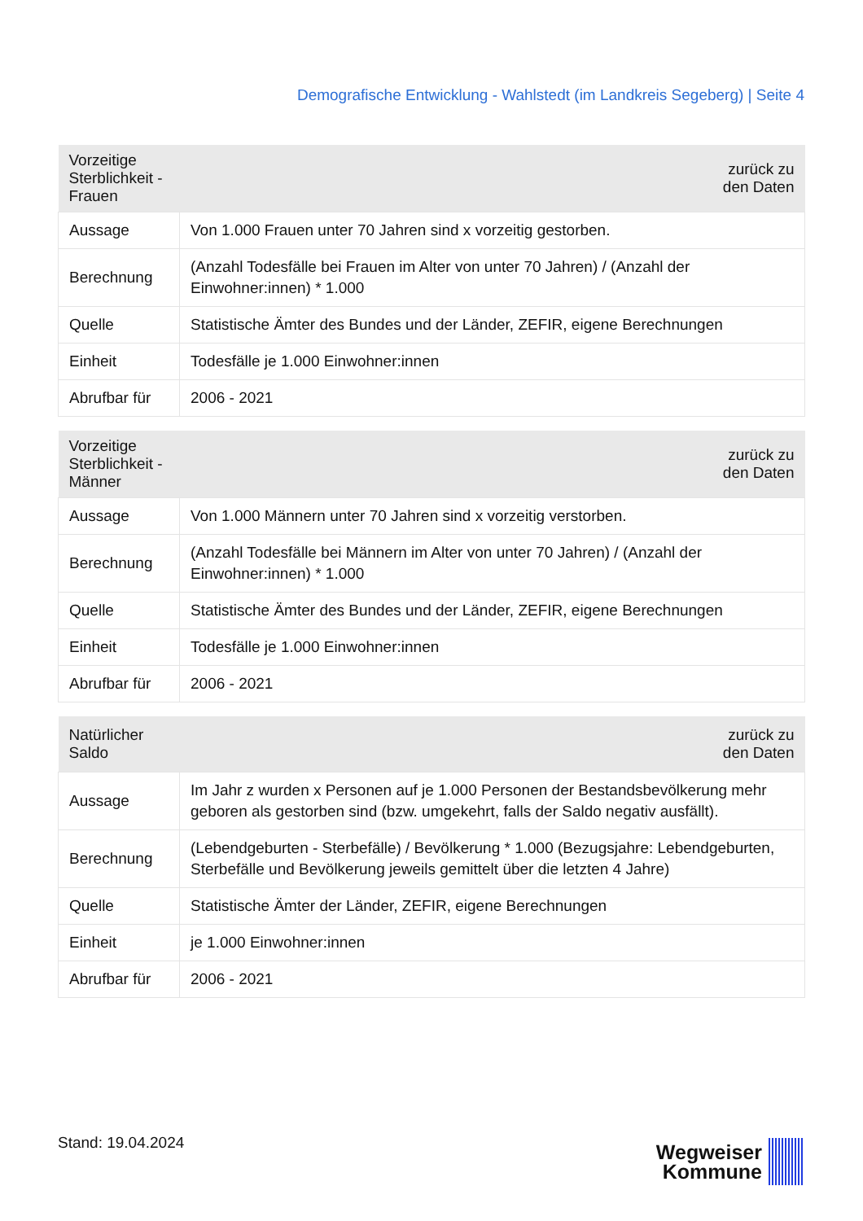Demografische Entwicklung - Wahlstedt (im Landkreis Segeberg) | Seite 4
| Vorzeitige Sterblichkeit - Frauen | zurück zu den Daten |
| --- | --- |
| Aussage | Von 1.000 Frauen unter 70 Jahren sind x vorzeitig gestorben. |
| Berechnung | (Anzahl Todesfälle bei Frauen im Alter von unter 70 Jahren) / (Anzahl der Einwohner:innen) * 1.000 |
| Quelle | Statistische Ämter des Bundes und der Länder, ZEFIR, eigene Berechnungen |
| Einheit | Todesfälle je 1.000 Einwohner:innen |
| Abrufbar für | 2006 - 2021 |
| Vorzeitige Sterblichkeit - Männer | zurück zu den Daten |
| --- | --- |
| Aussage | Von 1.000 Männern unter 70 Jahren sind x vorzeitig verstorben. |
| Berechnung | (Anzahl Todesfälle bei Männern im Alter von unter 70 Jahren) / (Anzahl der Einwohner:innen) * 1.000 |
| Quelle | Statistische Ämter des Bundes und der Länder, ZEFIR, eigene Berechnungen |
| Einheit | Todesfälle je 1.000 Einwohner:innen |
| Abrufbar für | 2006 - 2021 |
| Natürlicher Saldo | zurück zu den Daten |
| --- | --- |
| Aussage | Im Jahr z wurden x Personen auf je 1.000 Personen der Bestandsbevölkerung mehr geboren als gestorben sind (bzw. umgekehrt, falls der Saldo negativ ausfällt). |
| Berechnung | (Lebendgeburten - Sterbefälle) / Bevölkerung * 1.000 (Bezugsjahre: Lebendgeburten, Sterbefälle und Bevölkerung jeweils gemittelt über die letzten 4 Jahre) |
| Quelle | Statistische Ämter der Länder, ZEFIR, eigene Berechnungen |
| Einheit | je 1.000 Einwohner:innen |
| Abrufbar für | 2006 - 2021 |
Stand: 19.04.2024
Wegweiser
Kommune